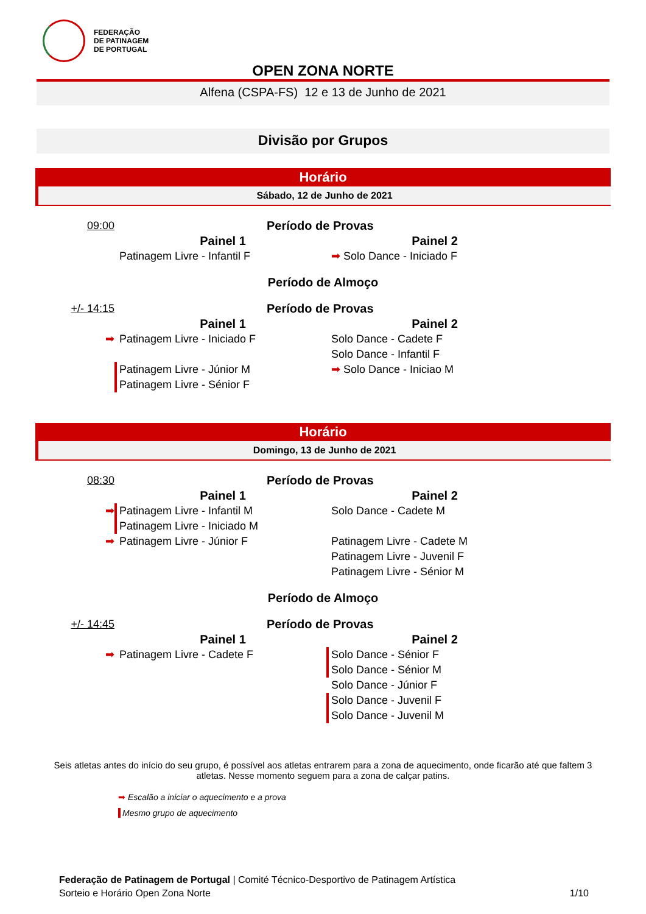FEDERAÇÃO
DE PATINAGEM
DE PORTUGAL
OPEN ZONA NORTE
Alfena (CSPA-FS) 12 e 13 de Junho de 2021
Divisão por Grupos
Horário
Sábado, 12 de Junho de 2021
09:00 Período de Provas
Painel 1 Painel 2
Patinagem Livre - Infantil F ➡ Solo Dance - Iniciado F
Período de Almoço
+/- 14:15 Período de Provas
Painel 1 Painel 2
➡ Patinagem Livre - Iniciado F Solo Dance - Cadete F
Solo Dance - Infantil F
Patinagem Livre - Júnior M
Patinagem Livre - Sénior F
➡ Solo Dance - Iniciao M
Horário
Domingo, 13 de Junho de 2021
08:30 Período de Provas
Painel 1 Painel 2
➡ Patinagem Livre - Infantil M
Patinagem Livre - Iniciado M
Solo Dance - Cadete M
➡ Patinagem Livre - Júnior F Patinagem Livre - Cadete M
Patinagem Livre - Juvenil F
Patinagem Livre - Sénior M
Período de Almoço
+/- 14:45 Período de Provas
Painel 1 Painel 2
➡ Patinagem Livre - Cadete F Solo Dance - Sénior F
Solo Dance - Sénior M
Solo Dance - Júnior F
Solo Dance - Juvenil F
Solo Dance - Juvenil M
Seis atletas antes do início do seu grupo, é possível aos atletas entrarem para a zona de aquecimento, onde ficarão até que faltem 3 atletas. Nesse momento seguem para a zona de calçar patins.
➡ Escalão a iniciar o aquecimento e a prova
Mesmo grupo de aquecimento
Federação de Patinagem de Portugal | Comité Técnico-Desportivo de Patinagem Artística
Sorteio e Horário Open Zona Norte 1/10